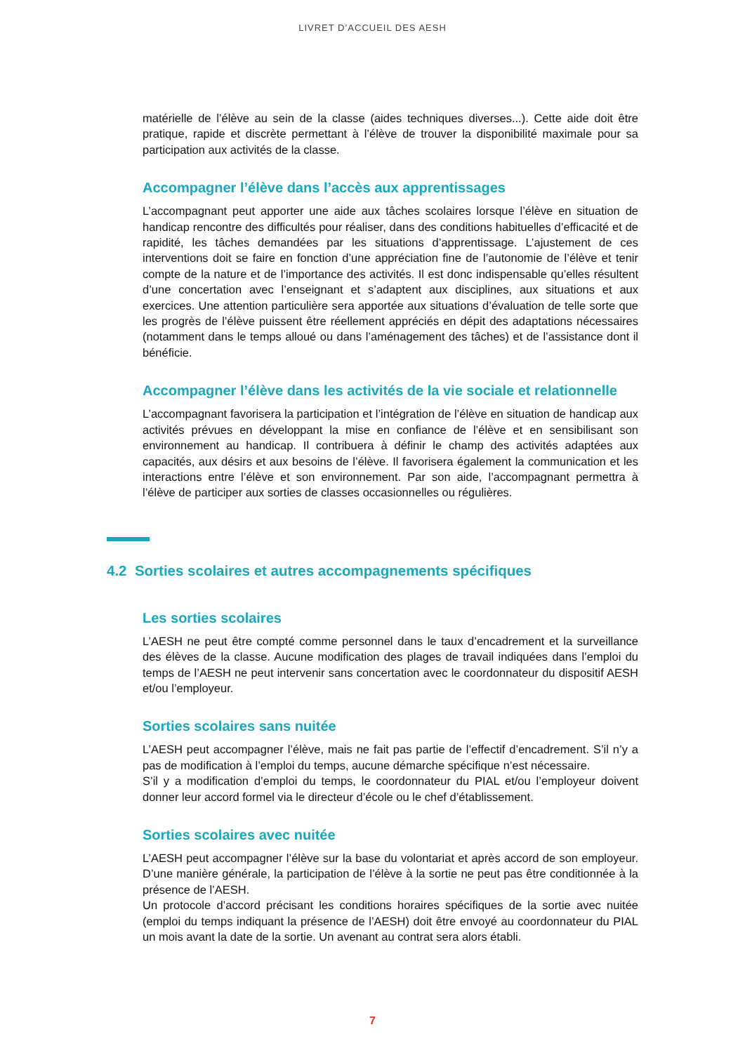LIVRET D’ACCUEIL DES AESH
matérielle de l’élève au sein de la classe (aides techniques diverses...). Cette aide doit être pratique, rapide et discrète permettant à l’élève de trouver la disponibilité maximale pour sa participation aux activités de la classe.
Accompagner l’élève dans l’accès aux apprentissages
L’accompagnant peut apporter une aide aux tâches scolaires lorsque l’élève en situation de handicap rencontre des difficultés pour réaliser, dans des conditions habituelles d’efficacité et de rapidité, les tâches demandées par les situations d’apprentissage. L’ajustement de ces interventions doit se faire en fonction d’une appréciation fine de l’autonomie de l’élève et tenir compte de la nature et de l’importance des activités. Il est donc indispensable qu’elles résultent d’une concertation avec l’enseignant et s’adaptent aux disciplines, aux situations et aux exercices. Une attention particulière sera apportée aux situations d’évaluation de telle sorte que les progrès de l’élève puissent être réellement appréciés en dépit des adaptations nécessaires (notamment dans le temps alloué ou dans l’aménagement des tâches) et de l’assistance dont il bénéficie.
Accompagner l’élève dans les activités de la vie sociale et relationnelle
L’accompagnant favorisera la participation et l’intégration de l’élève en situation de handicap aux activités prévues en développant la mise en confiance de l’élève et en sensibilisant son environnement au handicap. Il contribuera à définir le champ des activités adaptées aux capacités, aux désirs et aux besoins de l’élève. Il favorisera également la communication et les interactions entre l’élève et son environnement. Par son aide, l’accompagnant permettra à l’élève de participer aux sorties de classes occasionnelles ou régulières.
4.2 Sorties scolaires et autres accompagnements spécifiques
Les sorties scolaires
L’AESH ne peut être compté comme personnel dans le taux d’encadrement et la surveillance des élèves de la classe. Aucune modification des plages de travail indiquées dans l’emploi du temps de l’AESH ne peut intervenir sans concertation avec le coordonnateur du dispositif AESH et/ou l’employeur.
Sorties scolaires sans nuitée
L’AESH peut accompagner l’élève, mais ne fait pas partie de l’effectif d’encadrement. S’il n’y a pas de modification à l’emploi du temps, aucune démarche spécifique n’est nécessaire.
S’il y a modification d’emploi du temps, le coordonnateur du PIAL et/ou l’employeur doivent donner leur accord formel via le directeur d’école ou le chef d’établissement.
Sorties scolaires avec nuitée
L’AESH peut accompagner l’élève sur la base du volontariat et après accord de son employeur. D’une manière générale, la participation de l’élève à la sortie ne peut pas être conditionnée à la présence de l’AESH.
Un protocole d’accord précisant les conditions horaires spécifiques de la sortie avec nuitée (emploi du temps indiquant la présence de l’AESH) doit être envoyé au coordonnateur du PIAL un mois avant la date de la sortie. Un avenant au contrat sera alors établi.
7